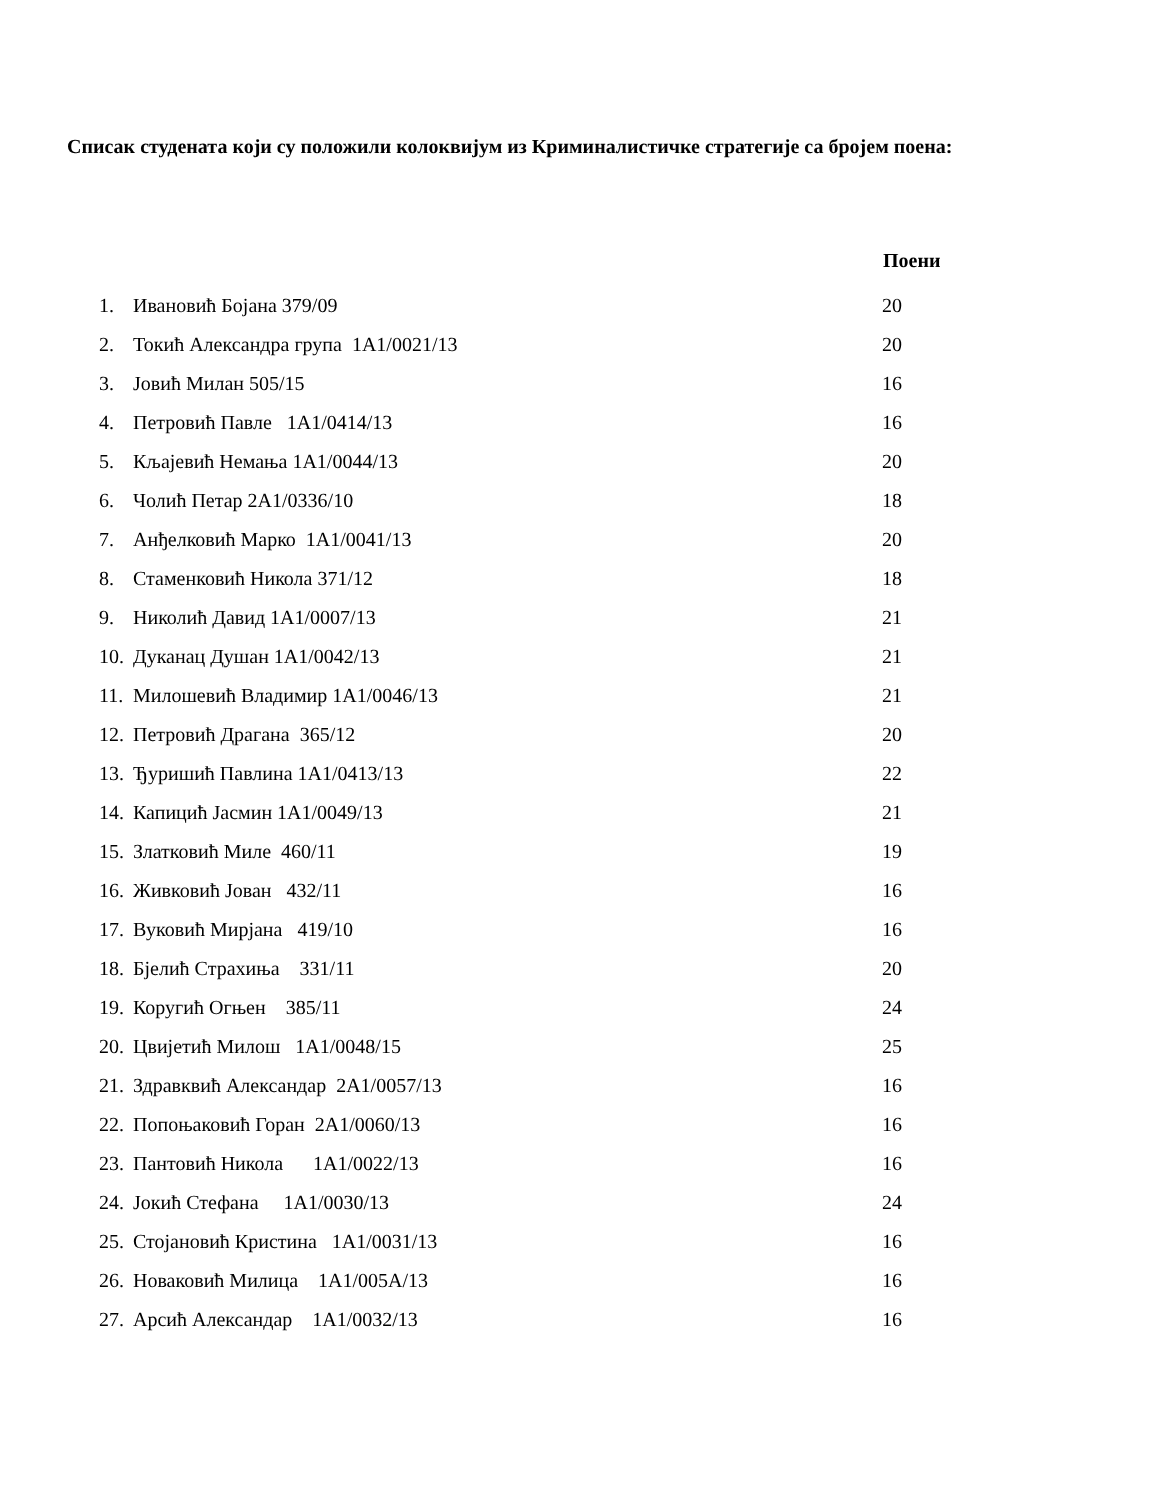Списак студената који су положили колоквијум из Криминалистичке стратегије са бројем поена:
| | | Поени |
| --- | --- | --- |
| 1. | Ивановић Бојана 379/09 | 20 |
| 2. | Токић Александра група 1А1/0021/13 | 20 |
| 3. | Јовић Милан 505/15 | 16 |
| 4. | Петровић Павле 1А1/0414/13 | 16 |
| 5. | Кљајевић Немања 1А1/0044/13 | 20 |
| 6. | Чолић Петар 2А1/0336/10 | 18 |
| 7. | Анђелковић Марко 1А1/0041/13 | 20 |
| 8. | Стаменковић Никола 371/12 | 18 |
| 9. | Николић Давид 1А1/0007/13 | 21 |
| 10. | Дуканац Душан 1А1/0042/13 | 21 |
| 11. | Милошевић Владимир 1А1/0046/13 | 21 |
| 12. | Петровић Драгана 365/12 | 20 |
| 13. | Ђуришић Павлина 1А1/0413/13 | 22 |
| 14. | Капицић Јасмин 1А1/0049/13 | 21 |
| 15. | Златковић Миле 460/11 | 19 |
| 16. | Живковић Јован 432/11 | 16 |
| 17. | Вуковић Мирјана 419/10 | 16 |
| 18. | Бјелић Страхиња 331/11 | 20 |
| 19. | Коругић Огњен 385/11 | 24 |
| 20. | Цвијетић Милош 1А1/0048/15 | 25 |
| 21. | Здравквић Александар 2А1/0057/13 | 16 |
| 22. | Попоњаковић Горан 2А1/0060/13 | 16 |
| 23. | Пантовић Никола 1А1/0022/13 | 16 |
| 24. | Јокић Стефана 1А1/0030/13 | 24 |
| 25. | Стојановић Кристина 1А1/0031/13 | 16 |
| 26. | Новаковић Милица 1А1/005А/13 | 16 |
| 27. | Арсић Александар 1А1/0032/13 | 16 |